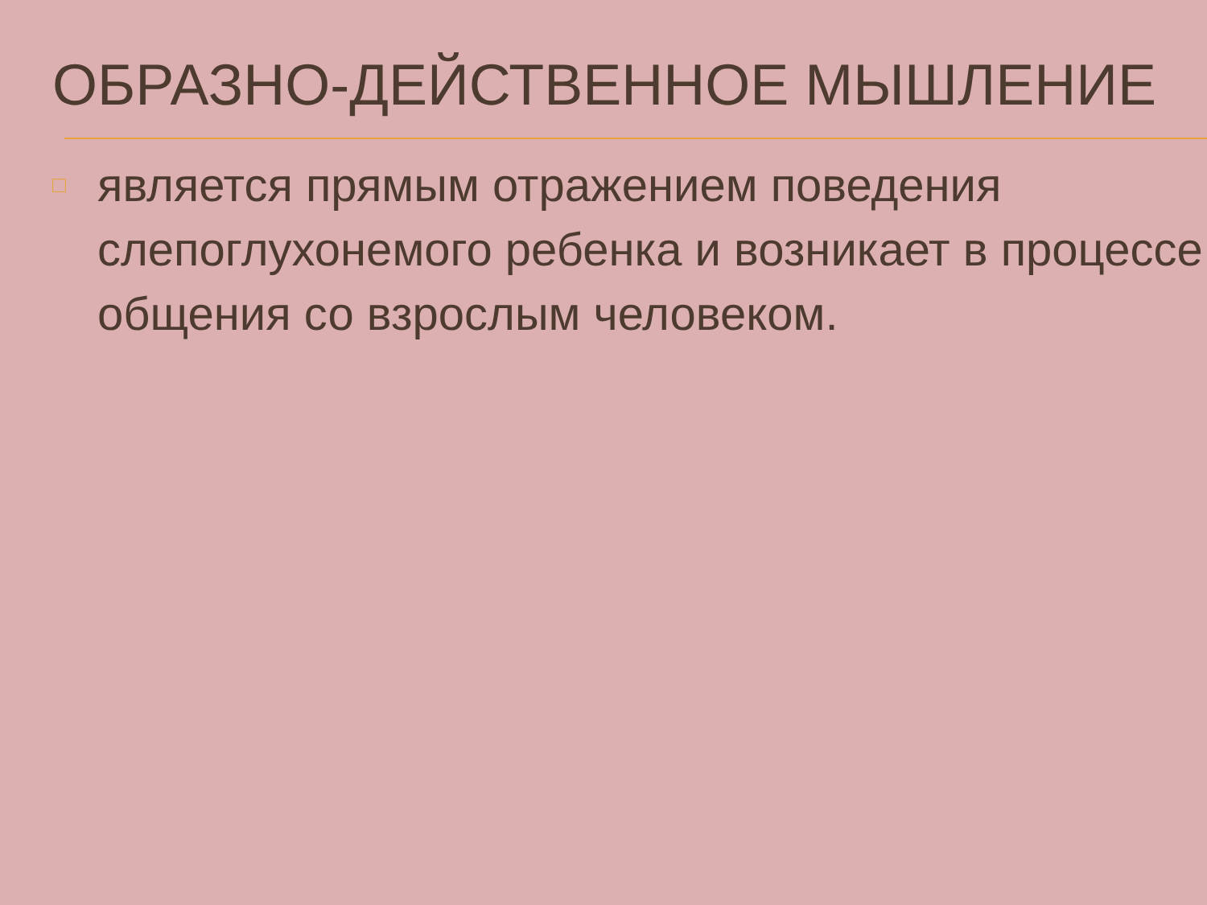ОБРАЗНО-ДЕЙСТВЕННОЕ МЫШЛЕНИЕ
□ является прямым отражением поведения слепоглухонемого ребенка и возникает в процессе общения со взрослым человеком.